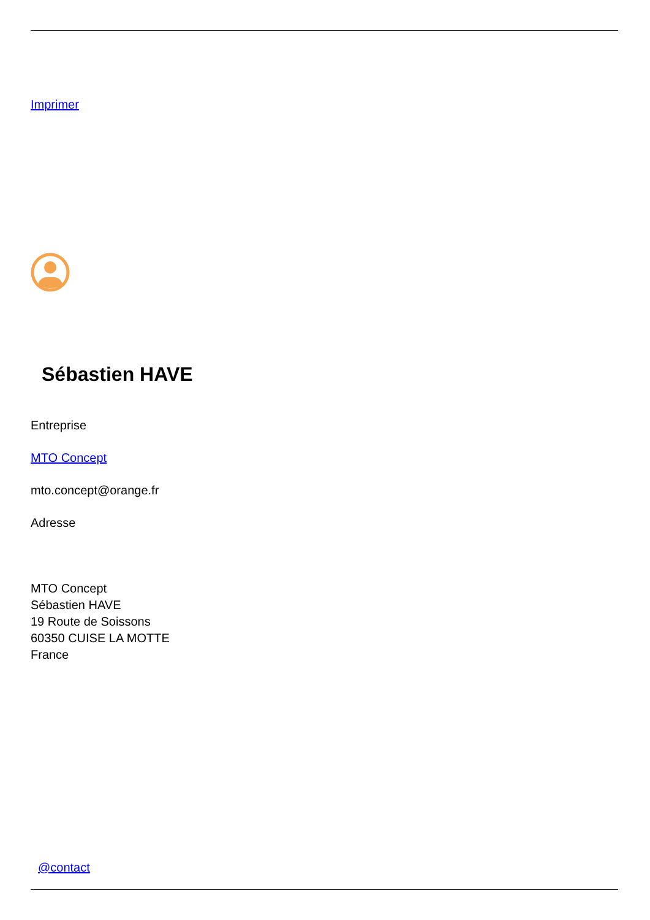Imprimer
Sébastien HAVE
Entreprise
MTO Concept
mto.concept@orange.fr
Adresse
MTO Concept
Sébastien HAVE
19 Route de Soissons
60350 CUISE LA MOTTE
France
@contact